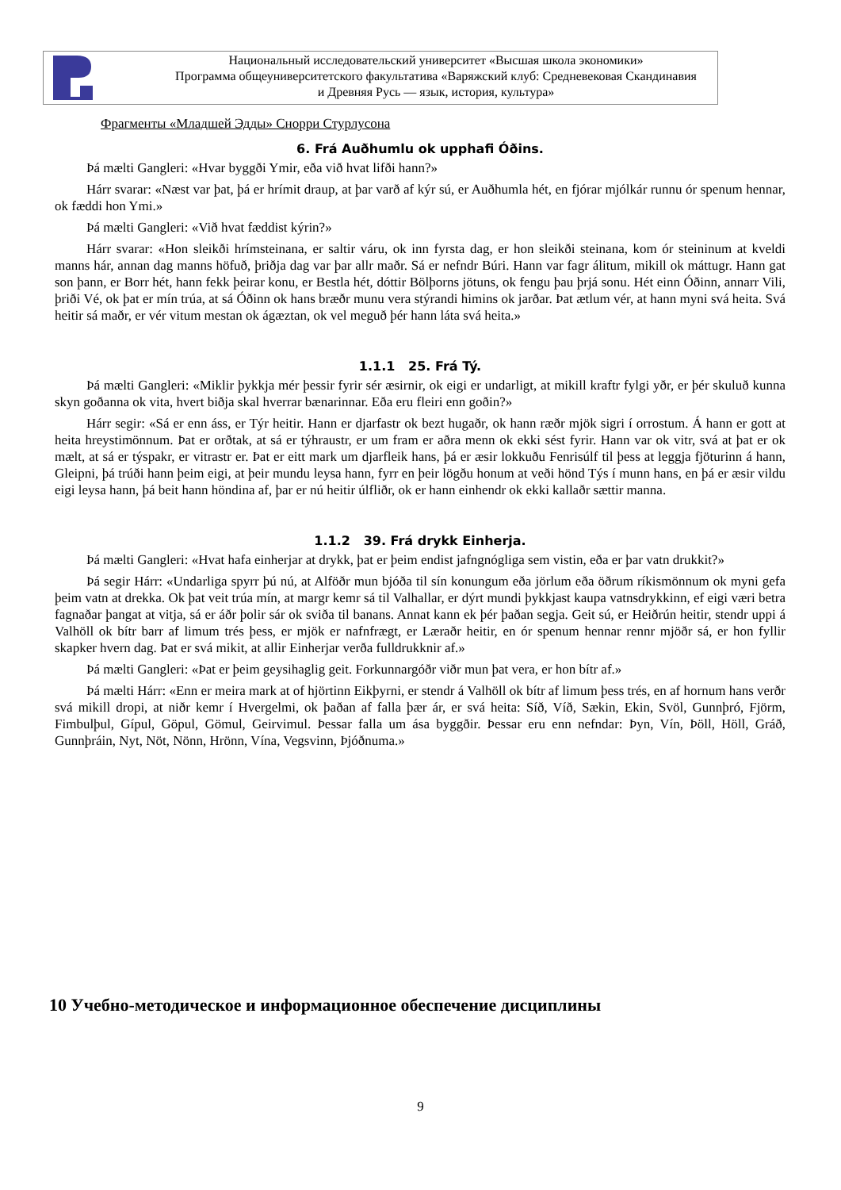Национальный исследовательский университет «Высшая школа экономики»
Программа общеуниверситетского факультатива «Варяжский клуб: Средневековая Скандинавия
и Древняя Русь — язык, история, культура»
Фрагменты «Младшей Эдды» Снорри Стурлусона
6. Frá Auðhumlu ok upphafi Óðins.
Þá mælti Gangleri: «Hvar byggði Ymir, eða við hvat lifði hann?»
Hárr svarar: «Næst var þat, þá er hrímit draup, at þar varð af kýr sú, er Auðhumla hét, en fjórar mjólkár runnu ór spenum hennar, ok fæddi hon Ymi.»
Þá mælti Gangleri: «Við hvat fæddist kýrin?»
Hárr svarar: «Hon sleikði hrímsteinana, er saltir váru, ok inn fyrsta dag, er hon sleikði steinana, kom ór steininum at kveldi manns hár, annan dag manns höfuð, þriðja dag var þar allr maðr. Sá er nefndr Búri. Hann var fagr álitum, mikill ok máttugr. Hann gat son þann, er Borr hét, hann fekk þeirar konu, er Bestla hét, dóttir Bölþorns jötuns, ok fengu þau þrjá sonu. Hét einn Óðinn, annarr Vili, þriði Vé, ok þat er mín trúa, at sá Óðinn ok hans bræðr munu vera stýrandi himins ok jarðar. Þat ætlum vér, at hann myni svá heita. Svá heitir sá maðr, er vér vitum mestan ok ágæztan, ok vel meguð þér hann láta svá heita.»
1.1.1 25. Frá Tý.
Þá mælti Gangleri: «Miklir þykkja mér þessir fyrir sér æsirnir, ok eigi er undarligt, at mikill kraftr fylgi yðr, er þér skuluð kunna skyn goðanna ok vita, hvert biðja skal hverrar bænarinnar. Eða eru fleiri enn goðin?»
Hárr segir: «Sá er enn áss, er Týr heitir. Hann er djarfastr ok bezt hugaðr, ok hann ræðr mjök sigri í orrostum. Á hann er gott at heita hreystimönnum. Þat er orðtak, at sá er týhraustr, er um fram er aðra menn ok ekki sést fyrir. Hann var ok vitr, svá at þat er ok mælt, at sá er týspakr, er vitrastr er. Þat er eitt mark um djarfleik hans, þá er æsir lokkuðu Fenrisúlf til þess at leggja fjöturinn á hann, Gleipni, þá trúði hann þeim eigi, at þeir mundu leysa hann, fyrr en þeir lögðu honum at veði hönd Týs í munn hans, en þá er æsir vildu eigi leysa hann, þá beit hann höndina af, þar er nú heitir úlfliðr, ok er hann einhendr ok ekki kallaðr sættir manna.
1.1.2 39. Frá drykk Einherja.
Þá mælti Gangleri: «Hvat hafa einherjar at drykk, þat er þeim endist jafngnógliga sem vistin, eða er þar vatn drukkit?»
Þá segir Hárr: «Undarliga spyrr þú nú, at Alföðr mun bjóða til sín konungum eða jörlum eða öðrum ríkismönnum ok myni gefa þeim vatn at drekka. Ok þat veit trúa mín, at margr kemr sá til Valhallar, er dýrt mundi þykkjast kaupa vatnsdrykkinn, ef eigi væri betra fagnaðar þangat at vitja, sá er áðr þolir sár ok sviða til banans. Annat kann ek þér þaðan segja. Geit sú, er Heiðrún heitir, stendr uppi á Valhöll ok bítr barr af limum trés þess, er mjök er nafnfrægt, er Læraðr heitir, en ór spenum hennar rennr mjöðr sá, er hon fyllir skapker hvern dag. Þat er svá mikit, at allir Einherjar verða fulldrukknir af.»
Þá mælti Gangleri: «Þat er þeim geysihaglig geit. Forkunnargóðr viðr mun þat vera, er hon bítr af.»
Þá mælti Hárr: «Enn er meira mark at of hjörtinn Eikþyrni, er stendr á Valhöll ok bítr af limum þess trés, en af hornum hans verðr svá mikill dropi, at niðr kemr í Hvergelmi, ok þaðan af falla þær ár, er svá heita: Síð, Víð, Sækin, Ekin, Svöl, Gunnþró, Fjörm, Fimbulþul, Gípul, Göpul, Gömul, Geirvimul. Þessar falla um ása byggðir. Þessar eru enn nefndar: Þyn, Vín, Þöll, Höll, Gráð, Gunnþráin, Nyt, Nöt, Nönn, Hrönn, Vína, Vegsvinn, Þjóðnuma.»
10 Учебно-методическое и информационное обеспечение дисциплины
9